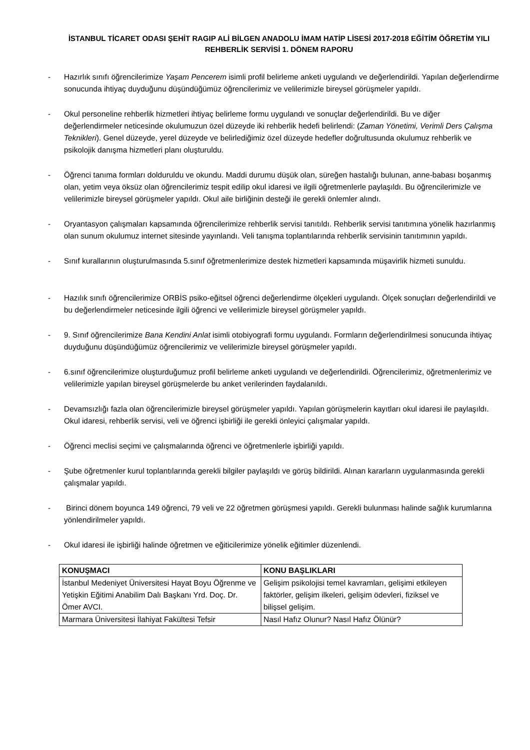İSTANBUL TİCARET ODASI ŞEHİT RAGIP ALİ BİLGEN ANADOLU İMAM HATİP LİSESİ 2017-2018 EĞİTİM ÖĞRETİM YILI REHBERLİK SERVİSİ 1. DÖNEM RAPORU
- Hazırlık sınıfı öğrencilerimize Yaşam Pencerem isimli profil belirleme anketi uygulandı ve değerlendirildi. Yapılan değerlendirme sonucunda ihtiyaç duyduğunu düşündüğümüz öğrencilerimiz ve velilerimizle bireysel görüşmeler yapıldı.
- Okul personeline rehberlik hizmetleri ihtiyaç belirleme formu uygulandı ve sonuçlar değerlendirildi. Bu ve diğer değerlendirmeler neticesinde okulumuzun özel düzeyde iki rehberlik hedefi belirlendi: (Zaman Yönetimi, Verimli Ders Çalışma Teknikleri). Genel düzeyde, yerel düzeyde ve belirlediğimiz özel düzeyde hedefler doğrultusunda okulumuz rehberlik ve psikolojik danışma hizmetleri planı oluşturuldu.
- Öğrenci tanıma formları dolduruldu ve okundu. Maddi durumu düşük olan, süreğen hastalığı bulunan, anne-babası boşanmış olan, yetim veya öksüz olan öğrencilerimiz tespit edilip okul idaresi ve ilgili öğretmenlerle paylaşıldı. Bu öğrencilerimizle ve velilerimizle bireysel görüşmeler yapıldı. Okul aile birliğinin desteği ile gerekli önlemler alındı.
- Oryantasyon çalışmaları kapsamında öğrencilerimize rehberlik servisi tanıtıldı. Rehberlik servisi tanıtımına yönelik hazırlanmış olan sunum okulumuz internet sitesinde yayınlandı. Veli tanışma toplantılarında rehberlik servisinin tanıtımının yapıldı.
- Sınıf kurallarının oluşturulmasında 5.sınıf öğretmenlerimize destek hizmetleri kapsamında müşavirlik hizmeti sunuldu.
- Hazılık sınıfı öğrencilerimize ORBİS psiko-eğitsel öğrenci değerlendirme ölçekleri uygulandı. Ölçek sonuçları değerlendirildi ve bu değerlendirmeler neticesinde ilgili öğrenci ve velilerimizle bireysel görüşmeler yapıldı.
- 9. Sınıf öğrencilerimize Bana Kendini Anlat isimli otobiyografi formu uygulandı. Formların değerlendirilmesi sonucunda ihtiyaç duyduğunu düşündüğümüz öğrencilerimiz ve velilerimizle bireysel görüşmeler yapıldı.
- 6.sınıf öğrencilerimize oluşturduğumuz profil belirleme anketi uygulandı ve değerlendirildi. Öğrencilerimiz, öğretmenlerimiz ve velilerimizle yapılan bireysel görüşmelerde bu anket verilerinden faydalanıldı.
- Devamsızlığı fazla olan öğrencilerimizle bireysel görüşmeler yapıldı. Yapılan görüşmelerin kayıtları okul idaresi ile paylaşıldı. Okul idaresi, rehberlik servisi, veli ve öğrenci işbirliği ile gerekli önleyici çalışmalar yapıldı.
- Öğrenci meclisi seçimi ve çalışmalarında öğrenci ve öğretmenlerle işbirliği yapıldı.
- Şube öğretmenler kurul toplantılarında gerekli bilgiler paylaşıldı ve görüş bildirildi. Alınan kararların uygulanmasında gerekli çalışmalar yapıldı.
- Birinci dönem boyunca 149 öğrenci, 79 veli ve 22 öğretmen görüşmesi yapıldı. Gerekli bulunması halinde sağlık kurumlarına yönlendirilmeler yapıldı.
- Okul idaresi ile işbirliği halinde öğretmen ve eğiticilerimize yönelik eğitimler düzenlendi.
| KONUŞMACI | KONU BAŞLIKLARI |
| --- | --- |
| İstanbul Medeniyet Üniversitesi Hayat Boyu Öğrenme ve Yetişkin Eğitimi Anabilim Dalı Başkanı Yrd. Doç. Dr. Ömer AVCI. | Gelişim psikolojisi temel kavramları, gelişimi etkileyen faktörler, gelişim ilkeleri, gelişim ödevleri, fiziksel ve bilişsel gelişim. |
| Marmara Üniversitesi İlahiyat Fakültesi Tefsir | Nasıl Hafız Olunur? Nasıl Hafız Ölünür? |